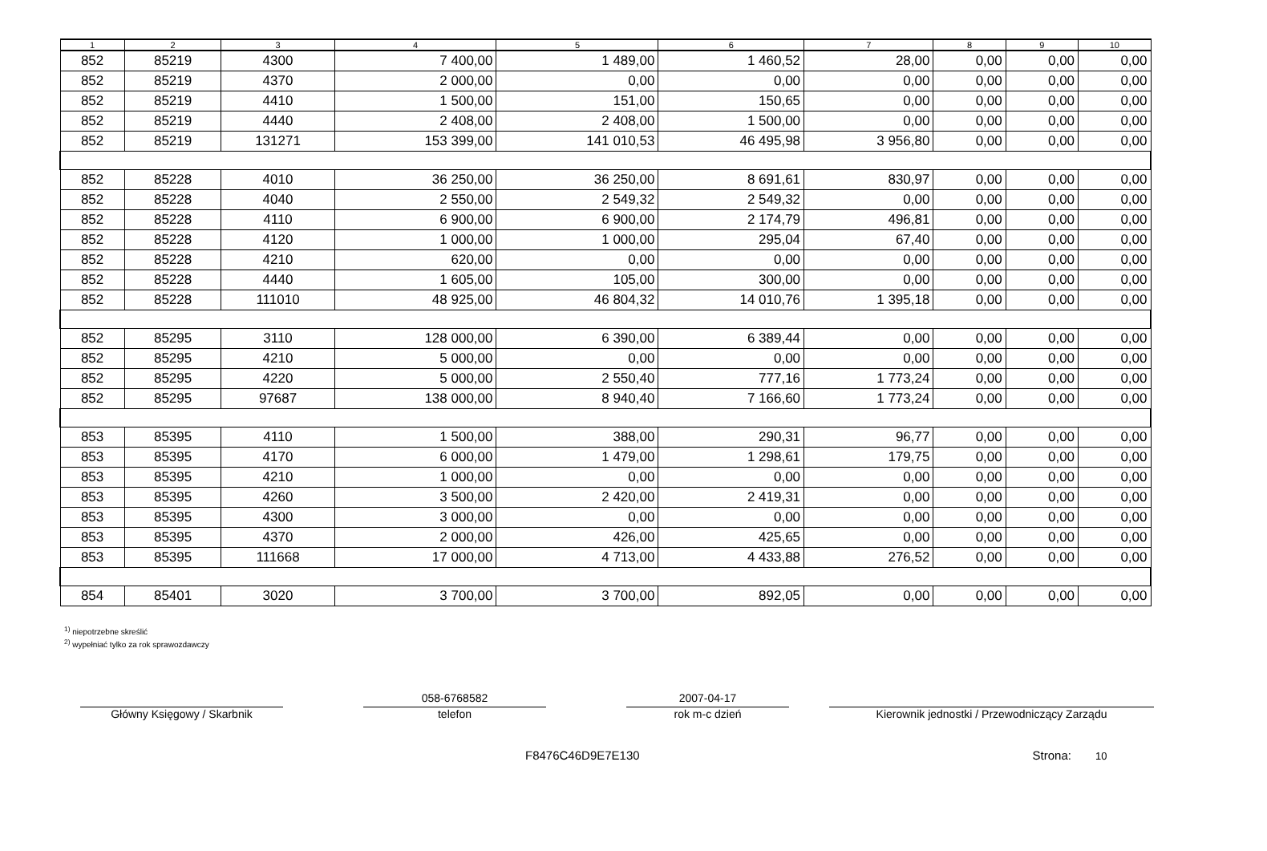| 1 | 2 | 3 | 4 | 5 | 6 | 7 | 8 | 9 | 10 |
| --- | --- | --- | --- | --- | --- | --- | --- | --- | --- |
| 852 | 85219 | 4300 | 7 400,00 | 1 489,00 | 1 460,52 | 28,00 | 0,00 | 0,00 | 0,00 |
| 852 | 85219 | 4370 | 2 000,00 | 0,00 | 0,00 | 0,00 | 0,00 | 0,00 | 0,00 |
| 852 | 85219 | 4410 | 1 500,00 | 151,00 | 150,65 | 0,00 | 0,00 | 0,00 | 0,00 |
| 852 | 85219 | 4440 | 2 408,00 | 2 408,00 | 1 500,00 | 0,00 | 0,00 | 0,00 | 0,00 |
| 852 | 85219 | 131271 | 153 399,00 | 141 010,53 | 46 495,98 | 3 956,80 | 0,00 | 0,00 | 0,00 |
| 852 | 85228 | 4010 | 36 250,00 | 36 250,00 | 8 691,61 | 830,97 | 0,00 | 0,00 | 0,00 |
| 852 | 85228 | 4040 | 2 550,00 | 2 549,32 | 2 549,32 | 0,00 | 0,00 | 0,00 | 0,00 |
| 852 | 85228 | 4110 | 6 900,00 | 6 900,00 | 2 174,79 | 496,81 | 0,00 | 0,00 | 0,00 |
| 852 | 85228 | 4120 | 1 000,00 | 1 000,00 | 295,04 | 67,40 | 0,00 | 0,00 | 0,00 |
| 852 | 85228 | 4210 | 620,00 | 0,00 | 0,00 | 0,00 | 0,00 | 0,00 | 0,00 |
| 852 | 85228 | 4440 | 1 605,00 | 105,00 | 300,00 | 0,00 | 0,00 | 0,00 | 0,00 |
| 852 | 85228 | 111010 | 48 925,00 | 46 804,32 | 14 010,76 | 1 395,18 | 0,00 | 0,00 | 0,00 |
| 852 | 85295 | 3110 | 128 000,00 | 6 390,00 | 6 389,44 | 0,00 | 0,00 | 0,00 | 0,00 |
| 852 | 85295 | 4210 | 5 000,00 | 0,00 | 0,00 | 0,00 | 0,00 | 0,00 | 0,00 |
| 852 | 85295 | 4220 | 5 000,00 | 2 550,40 | 777,16 | 1 773,24 | 0,00 | 0,00 | 0,00 |
| 852 | 85295 | 97687 | 138 000,00 | 8 940,40 | 7 166,60 | 1 773,24 | 0,00 | 0,00 | 0,00 |
| 853 | 85395 | 4110 | 1 500,00 | 388,00 | 290,31 | 96,77 | 0,00 | 0,00 | 0,00 |
| 853 | 85395 | 4170 | 6 000,00 | 1 479,00 | 1 298,61 | 179,75 | 0,00 | 0,00 | 0,00 |
| 853 | 85395 | 4210 | 1 000,00 | 0,00 | 0,00 | 0,00 | 0,00 | 0,00 | 0,00 |
| 853 | 85395 | 4260 | 3 500,00 | 2 420,00 | 2 419,31 | 0,00 | 0,00 | 0,00 | 0,00 |
| 853 | 85395 | 4300 | 3 000,00 | 0,00 | 0,00 | 0,00 | 0,00 | 0,00 | 0,00 |
| 853 | 85395 | 4370 | 2 000,00 | 426,00 | 425,65 | 0,00 | 0,00 | 0,00 | 0,00 |
| 853 | 85395 | 111668 | 17 000,00 | 4 713,00 | 4 433,88 | 276,52 | 0,00 | 0,00 | 0,00 |
| 854 | 85401 | 3020 | 3 700,00 | 3 700,00 | 892,05 | 0,00 | 0,00 | 0,00 | 0,00 |
<sup>1)</sup> niepotrzebne skreślić
<sup>2)</sup> wypełniać tylko za rok sprawozdawczy
Główny Księgowy / Skarbnik
058-6768582
telefon
2007-04-17
rok m-c dzień
Kierownik jednostki / Przewodniczący Zarządu
F8476C46D9E7E130 Strona: 10